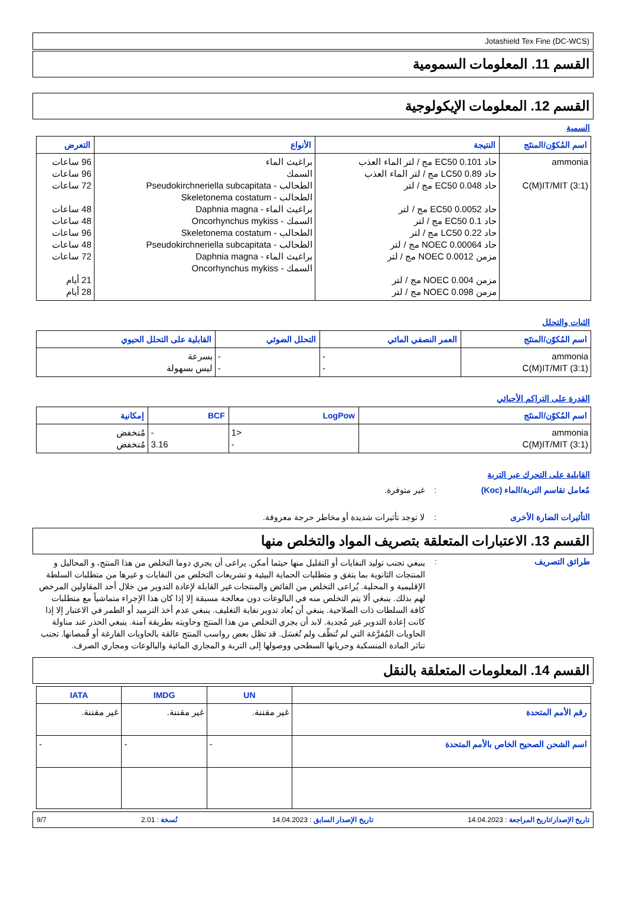Jotashield Tex Fine (DC-WCS)
القسم 11. المعلومات السمومية
القسم 12. المعلومات الإيكولوجية
السمية
| اسم المُكوّن/المنتَج | النتيجة | الأنواع | التعرض |
| --- | --- | --- | --- |
| ammonia C(M)IT/MIT (3:1) | حاد EC50 0.101 مج / لتر الماء العذب حاد LC50 0.89 مج / لتر الماء العذب حاد EC50 0.048 مج / لتر حاد EC50 0.0052 مج / لتر حاد EC50 0.1 مج / لتر حاد LC50 0.22 مج / لتر حاد NOEC 0.00064 مج / لتر مزمن NOEC 0.0012 مج / لتر مزمن NOEC 0.004 مج / لتر مزمن NOEC 0.098 مج / لتر | براغيث الماء السمك الطحالب - Pseudokirchneriella subcapitata الطحالب - Skeletonema costatum براغيث الماء - Daphnia magna السمك - Oncorhynchus mykiss الطحالب - Skeletonema costatum الطحالب - Pseudokirchneriella subcapitata براغيث الماء - Daphnia magna السمك - Oncorhynchus mykiss | 96 ساعات 96 ساعات 72 ساعات 48 ساعات 48 ساعات 96 ساعات 48 ساعات 72 ساعات 21 أيام 28 أيام |
الثبات والتحلل
| اسم المُكوّن/المنتَج | العمر النصفي المائي | التحلل الضوئي | القابلية على التحلل الحيوي |
| --- | --- | --- | --- |
| ammonia C(M)IT/MIT (3:1) | - - | - - | بسرعة ليس بسهولة |
القدرة على التراكم الأحيائي
| اسم المُكوّن/المنتَج | LogPow | BCF | إمكانية |
| --- | --- | --- | --- |
| ammonia C(M)IT/MIT (3:1) | <1 - | - 3.16 | مُنخفض مُنخفض |
القابلية على التحرك عبر التربة
مُعامل تقاسم التربة/الماء (Koc): غير متوفرة.
التأثيرات الضارة الأخرى: لا توجد تأثيرات شديدة أو مخاطر حرجة معروفة.
القسم 13. الاعتبارات المتعلقة بتصريف المواد والتخلص منها
طرائق التصريف: ينبغي تجنب توليد النفايات أو التقليل منها حيثما أمكن. يراعى أن يجري دوما التخلص من هذا المنتج، و المحاليل و المنتجات الثانوية بما يتفق و متطلبات الحماية البيئية و تشريعات التخلص من النفايات و غيرها من متطلبات السلطة الإقليمية و المحلية. يُراعى التخلص من الفائض والمنتجات غير القابلة لإعادة التدوير من خلال أحد المقاولين المرخص لهم بذلك. ينبغي ألا يتم التخلص منه في البالوعات دون معالجة مسبقة إلا إذا كان هذا الإجراء متماشياً مع متطلبات كافة السلطات ذات الصلاحية. ينبغي أن يُعاد تدوير نفاية التغليف. ينبغي عدم أخذ الترميد أو الطمر في الاعتبار إلا إذا كانت إعادة التدوير غير مُجدية. لابد أن يجري التخلص من هذا المنتج وحاويته بطريقة آمنة. ينبغي الحذر عند مناولة الحاويات المُفرَّغة التي لم تُنظّف ولم تُغسَل. قد تظل بعض رواسب المنتج عالقة بالحاويات الفارغة أو قُمصانها. تجنب تناثر المادة المنسكبة وجريانها السطحي ووصولها إلى التربة و المجاري المائية والبالوعات ومجاري الصرف.
القسم 14. المعلومات المتعلقة بالنقل
| | UN | IMDG | IATA |
| --- | --- | --- | --- |
| رقم الأمم المتحدة | غير مقننة. | غير مقننة. | غير مقننة. |
| اسم الشحن الصحيح الخاص بالأمم المتحدة | - | - | - |
تاريخ الإصدار/تاريخ المراجعة : 14.04.2023 تاريخ الإصدار السابق : 14.04.2023 نُسخة : 2.01 9/7